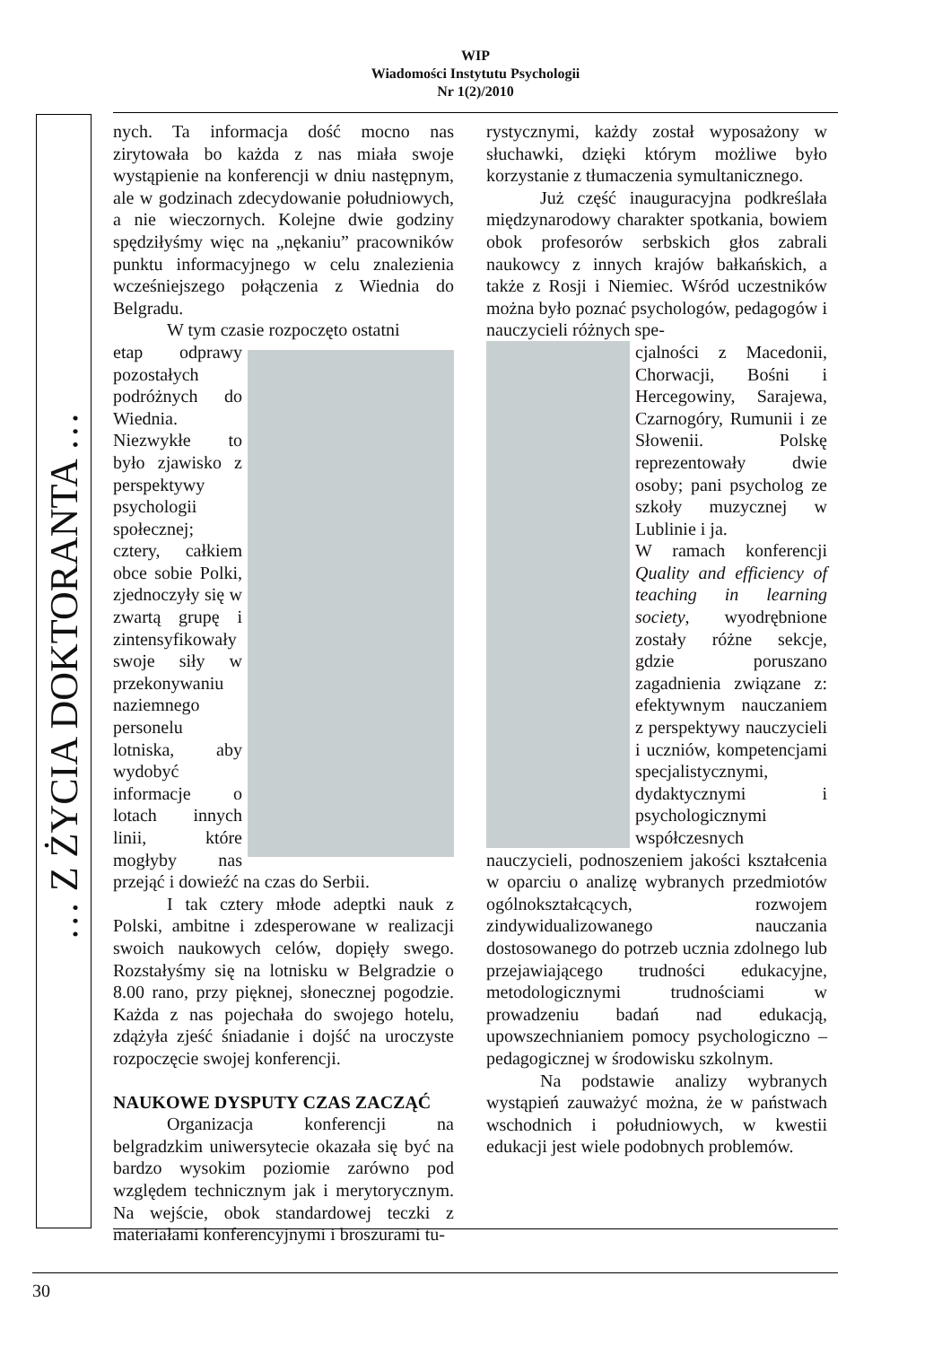WIP
Wiadomości Instytutu Psychologii
Nr 1(2)/2010
… Z ŻYCIA DOKTORANTA …
nych. Ta informacja dość mocno nas zirytowała bo każda z nas miała swoje wystąpienie na konferencji w dniu następnym, ale w godzinach zdecydowanie południowych, a nie wieczornych. Kolejne dwie godziny spędziłyśmy więc na „nękaniu” pracowników punktu informacyjnego w celu znalezienia wcześniejszego połączenia z Wiednia do Belgradu.
W tym czasie rozpoczęto ostatni
etap odprawy pozostałych podróżnych do Wiednia. Niezwykłe to było zjawisko z perspektywy psychologii społecznej; cztery, całkiem obce sobie Polki, zjednoczyły się w zwartą grupę i zintensyfikowały swoje siły w przekonywaniu naziemnego personelu lotniska, aby wydobyć informacje o lotach innych linii, które mogłyby nas przejąć i dowieźć na czas do Serbii.
I tak cztery młode adeptki nauk z Polski, ambitne i zdesperowane w realizacji swoich naukowych celów, dopięły swego. Rozstałyśmy się na lotnisku w Belgradzie o 8.00 rano, przy pięknej, słonecznej pogodzie. Każda z nas pojechała do swojego hotelu, zdążyła zjeść śniadanie i dojść na uroczyste rozpoczęcie swojej konferencji.
NAUKOWE DYSPUTY CZAS ZACZĄĆ
Organizacja konferencji na belgradzkim uniwersytecie okazała się być na bardzo wysokim poziomie zarówno pod względem technicznym jak i merytorycznym. Na wejście, obok standardowej teczki z materiałami konferencyjnymi i broszurami tu-
rystycznymi, każdy został wyposażony w słuchawki, dzięki którym możliwe było korzystanie z tłumaczenia symultanicznego.
Już część inauguracyjna podkreślała międzynarodowy charakter spotkania, bowiem obok profesorów serbskich głos zabrali naukowcy z innych krajów bałkańskich, a także z Rosji i Niemiec. Wśród uczestników można było poznać psychologów, pedagogów i nauczycieli różnych spe-
cjalności z Macedonii, Chorwacji, Bośni i Hercegowiny, Sarajewa, Czarnogóry, Rumunii i ze Słowenii. Polskę reprezentowały dwie osoby; pani psycholog ze szkoły muzycznej w Lublinie i ja.
W ramach konferencji Quality and efficiency of teaching in learning society, wyodrębnione zostały różne sekcje, gdzie poruszano zagadnienia związane z: efektywnym nauczaniem z perspektywy nauczycieli i uczniów, kompetencjami specjalistycznymi, dydaktycznymi i psychologicznymi współczesnych nauczycieli, podnoszeniem jakości kształcenia w oparciu o analizę wybranych przedmiotów ogólnokształcących, rozwojem zindywidualizowanego nauczania dostosowanego do potrzeb ucznia zdolnego lub przejawiającego trudności edukacyjne, metodologicznymi trudnościami w prowadzeniu badań nad edukacją, upowszechnianiem pomocy psychologiczno – pedagogicznej w środowisku szkolnym.
Na podstawie analizy wybranych wystąpień zauważyć można, że w państwach wschodnich i południowych, w kwestii edukacji jest wiele podobnych problemów.
30